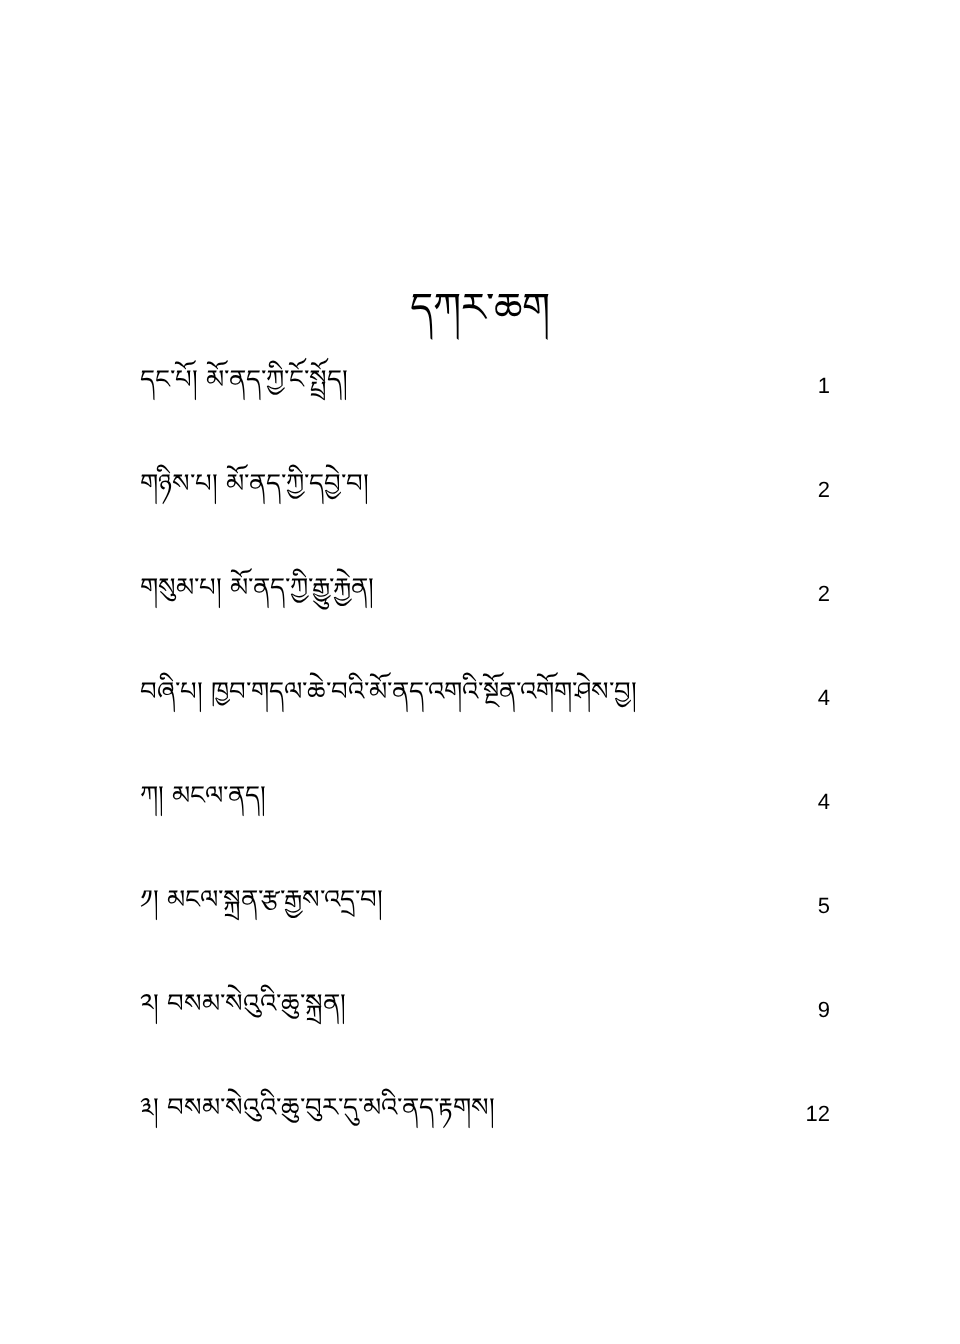དཀར་ཆག
དང་པོ། མོ་ནད་ཀྱི་ངོ་སྤྲོད། 1
གཉིས་པ། མོ་ནད་ཀྱི་དབྱེ་བ། 2
གསུམ་པ། མོ་ནད་ཀྱི་རྒྱུ་རྐྱེན། 2
བཞི་པ། ཁྱབ་གདལ་ཆེ་བའི་མོ་ནད་འགའི་སྔོན་འགོག་ཤེས་བྱ། 4
ཀ། མངལ་ནད། 4
༡། མངལ་སྐྲན་རྩ་རྒྱས་འདྲ་བ། 5
༢། བསམ་སེའུའི་ཆུ་སྐྲན། 9
༣། བསམ་སེའུའི་ཆུ་བུར་དུ་མའི་ནད་རྟགས། 12